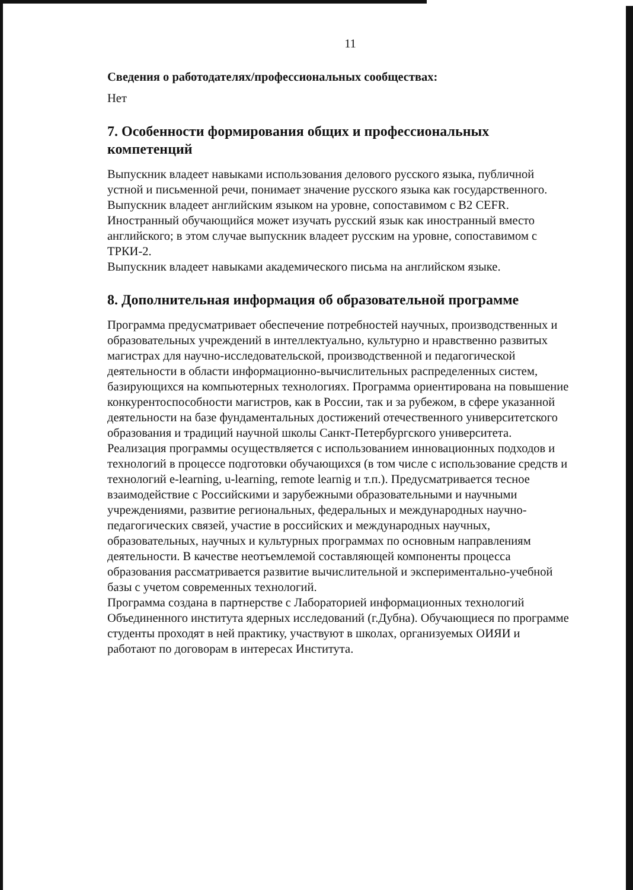11
Сведения о работодателях/профессиональных сообществах:
Нет
7. Особенности формирования общих и профессиональных компетенций
Выпускник владеет навыками использования делового русского языка, публичной устной и письменной речи, понимает значение русского языка как государственного.
Выпускник владеет английским языком на уровне, сопоставимом с B2 CEFR.
Иностранный обучающийся может изучать русский язык как иностранный вместо английского; в этом случае выпускник владеет русским на уровне, сопоставимом с ТРКИ-2.
Выпускник владеет навыками академического письма на английском языке.
8. Дополнительная информация об образовательной программе
Программа предусматривает обеспечение потребностей научных, производственных и образовательных учреждений в интеллектуально, культурно и нравственно развитых магистрах для научно-исследовательской, производственной и педагогической деятельности в области информационно-вычислительных распределенных систем, базирующихся на компьютерных технологиях. Программа ориентирована на повышение конкурентоспособности магистров, как в России, так и за рубежом, в сфере указанной деятельности на базе фундаментальных достижений отечественного университетского образования и традиций научной школы Санкт-Петербургского университета. Реализация программы осуществляется с использованием инновационных подходов и технологий в процессе подготовки обучающихся (в том числе с использование средств и технологий e-learning, u-learning, remote learnig и т.п.). Предусматривается тесное взаимодействие с Российскими и зарубежными образовательными и научными учреждениями, развитие региональных, федеральных и международных научно-педагогических связей, участие в российских и международных научных, образовательных, научных и культурных программах по основным направлениям деятельности. В качестве неотъемлемой составляющей компоненты процесса образования рассматривается развитие вычислительной и экспериментально-учебной базы с учетом современных технологий.
Программа создана в партнерстве с Лабораторией информационных технологий Объединенного института ядерных исследований (г.Дубна). Обучающиеся по программе студенты проходят в ней практику, участвуют в школах, организуемых ОИЯИ и работают по договорам в интересах Института.